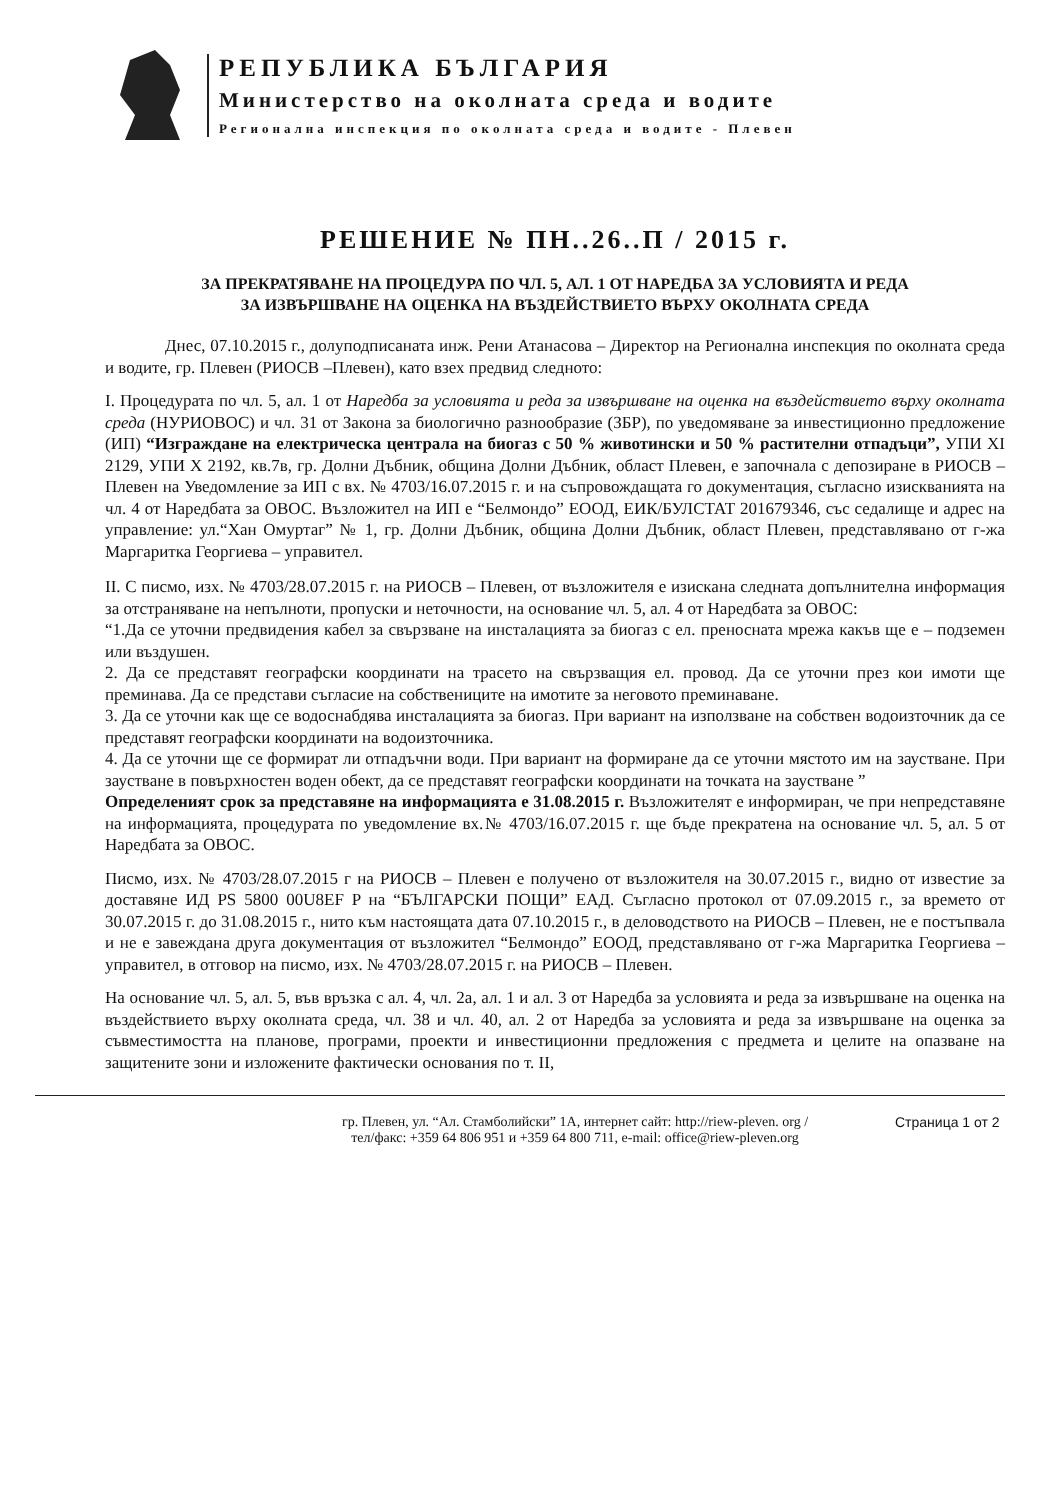РЕПУБЛИКА БЪЛГАРИЯ
Министерство на околната среда и водите
Регионална инспекция по околната среда и водите - Плевен
РЕШЕНИЕ № ПН..26..П / 2015 г.
ЗА ПРЕКРАТЯВАНЕ НА ПРОЦЕДУРА ПО ЧЛ. 5, АЛ. 1 ОТ НАРЕДБА ЗА УСЛОВИЯТА И РЕДА
ЗА ИЗВЪРШВАНЕ НА ОЦЕНКА НА ВЪЗДЕЙСТВИЕТО ВЪРХУ ОКОЛНАТА СРЕДА
Днес, 07.10.2015 г., долуподписаната инж. Рени Атанасова – Директор на Регионална инспекция по околната среда и водите, гр. Плевен (РИОСВ –Плевен), като взех предвид следното:
I. Процедурата по чл. 5, ал. 1 от Наредба за условията и реда за извършване на оценка на въздействието върху околната среда (НУРИОВОС) и чл. 31 от Закона за биологично разнообразие (ЗБР), по уведомяване за инвестиционно предложение (ИП) “Изграждане на електрическа централа на биогаз с 50 % животински и 50 % растителни отпадъци”, УПИ XI 2129, УПИ X 2192, кв.7в, гр. Долни Дъбник, община Долни Дъбник, област Плевен, е започнала с депозиране в РИОСВ – Плевен на Уведомление за ИП с вх. № 4703/16.07.2015 г. и на съпровождащата го документация, съгласно изискванията на чл. 4 от Наредбата за ОВОС. Възложител на ИП е “Белмондо” ЕООД, ЕИК/БУЛСТАТ 201679346, със седалище и адрес на управление: ул.“Хан Омуртаг” № 1, гр. Долни Дъбник, община Долни Дъбник, област Плевен, представлявано от г-жа Маргаритка Георгиева – управител.
II. С писмо, изх. № 4703/28.07.2015 г. на РИОСВ – Плевен, от възложителя е изискана следната допълнителна информация за отстраняване на непълноти, пропуски и неточности, на основание чл. 5, ал. 4 от Наредбата за ОВОС:
“1.Да се уточни предвидения кабел за свързване на инсталацията за биогаз с ел. преносната мрежа какъв ще е – подземен или въздушен.
2. Да се представят географски координати на трасето на свързващия ел. провод. Да се уточни през кои имоти ще преминава. Да се представи съгласие на собствениците на имотите за неговото преминаване.
3. Да се уточни как ще се водоснабдява инсталацията за биогаз. При вариант на използване на собствен водоизточник да се представят географски координати на водоизточника.
4. Да се уточни ще се формират ли отпадъчни води. При вариант на формиране да се уточни мястото им на заустване. При заустване в повърхностен воден обект, да се представят географски координати на точката на заустване ”
Определеният срок за представяне на информацията е 31.08.2015 г. Възложителят е информиран, че при непредставяне на информацията, процедурата по уведомление вх.№ 4703/16.07.2015 г. ще бъде прекратена на основание чл. 5, ал. 5 от Наредбата за ОВОС.
Писмо, изх. № 4703/28.07.2015 г на РИОСВ – Плевен е получено от възложителя на 30.07.2015 г., видно от известие за доставяне ИД PS 5800 00U8EF P на “БЪЛГАРСКИ ПОЩИ” ЕАД. Съгласно протокол от 07.09.2015 г., за времето от 30.07.2015 г. до 31.08.2015 г., нито към настоящата дата 07.10.2015 г., в деловодството на РИОСВ – Плевен, не е постъпвала и не е завеждана друга документация от възложител “Белмондо” ЕООД, представлявано от г-жа Маргаритка Георгиева – управител, в отговор на писмо, изх. № 4703/28.07.2015 г. на РИОСВ – Плевен.
На основание чл. 5, ал. 5, във връзка с ал. 4, чл. 2а, ал. 1 и ал. 3 от Наредба за условията и реда за извършване на оценка на въздействието върху околната среда, чл. 38 и чл. 40, ал. 2 от Наредба за условията и реда за извършване на оценка за съвместимостта на планове, програми, проекти и инвестиционни предложения с предмета и целите на опазване на защитените зони и изложените фактически основания по т. II,
гр. Плевен, ул. “Ал. Стамболийски” 1А, интернет сайт: http://riew-pleven. org /
тел/факс: +359 64 806 951 и +359 64 800 711, e-mail: office@riew-pleven.org
Страница 1 от 2